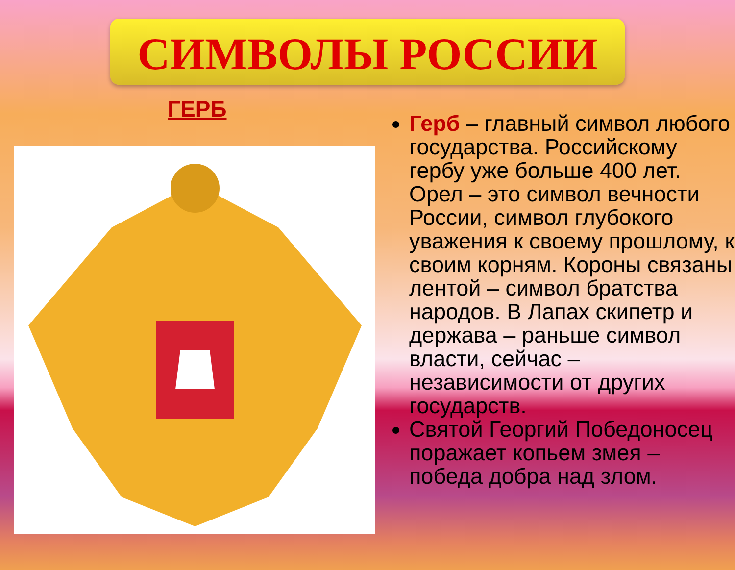СИМВОЛЫ РОССИИ
ГЕРБ
Герб – главный символ любого государства. Российскому гербу уже больше 400 лет. Орел – это символ вечности России, символ глубокого уважения к своему прошлому, к своим корням. Короны связаны лентой – символ братства народов. В Лапах скипетр и держава – раньше символ власти, сейчас – независимости от других государств.
Святой Георгий Победоносец поражает копьем змея – победа добра над злом.